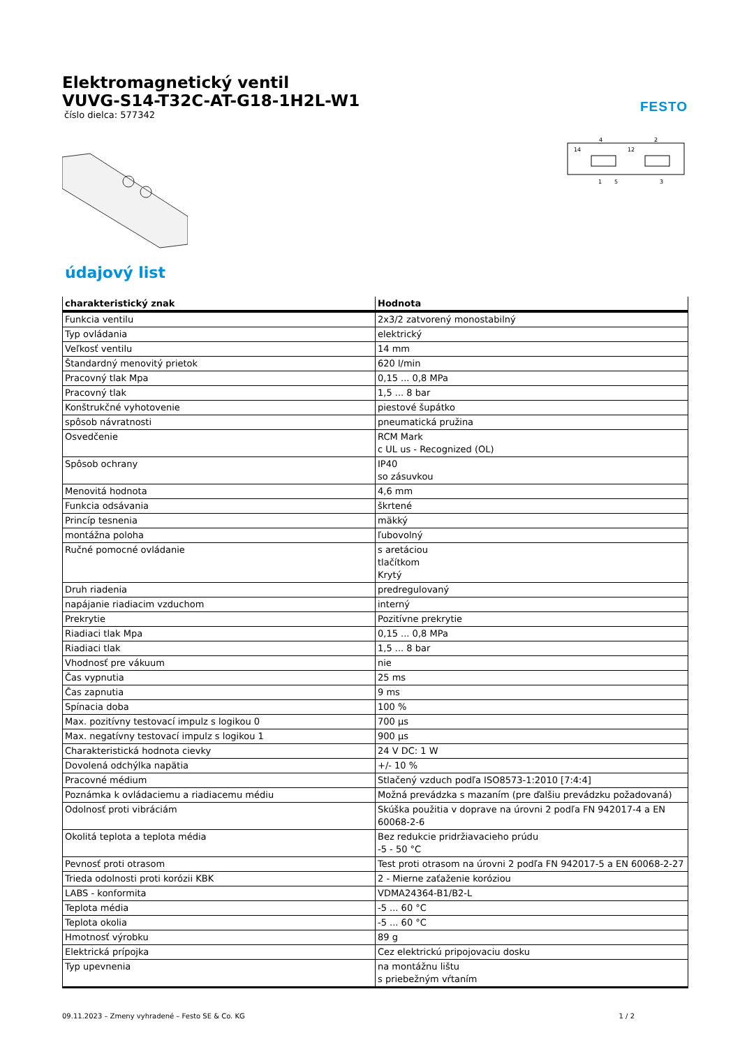Elektromagnetický ventil
VUVG-S14-T32C-AT-G18-1H2L-W1
číslo dielca: 577342
FESTO
4
2
14
12
1
5
3
údajový list
| charakteristický znak | Hodnota |
| --- | --- |
| Funkcia ventilu | 2x3/2 zatvorený monostabilný |
| Typ ovládania | elektrický |
| Veľkosť ventilu | 14 mm |
| Štandardný menovitý prietok | 620 l/min |
| Pracovný tlak Mpa | 0,15 ... 0,8 MPa |
| Pracovný tlak | 1,5 ... 8 bar |
| Konštrukčné vyhotovenie | piestové šupátko |
| spôsob návratnosti | pneumatická pružina |
| Osvedčenie | RCM Mark c UL us - Recognized (OL) |
| Spôsob ochrany | IP40 so zásuvkou |
| Menovitá hodnota | 4,6 mm |
| Funkcia odsávania | škrtené |
| Princíp tesnenia | mäkký |
| montážna poloha | ľubovolný |
| Ručné pomocné ovládanie | s aretáciou tlačítkom Krytý |
| Druh riadenia | predregulovaný |
| napájanie riadiacim vzduchom | interný |
| Prekrytie | Pozitívne prekrytie |
| Riadiaci tlak Mpa | 0,15 ... 0,8 MPa |
| Riadiaci tlak | 1,5 ... 8 bar |
| Vhodnosť pre vákuum | nie |
| Čas vypnutia | 25 ms |
| Čas zapnutia | 9 ms |
| Spínacia doba | 100 % |
| Max. pozitívny testovací impulz s logikou 0 | 700 µs |
| Max. negatívny testovací impulz s logikou 1 | 900 µs |
| Charakteristická hodnota cievky | 24 V DC: 1 W |
| Dovolená odchýlka napätia | +/- 10 % |
| Pracovné médium | Stlačený vzduch podľa ISO8573-1:2010 [7:4:4] |
| Poznámka k ovládaciemu a riadiacemu médiu | Možná prevádzka s mazaním (pre ďalšiu prevádzku požadovaná) |
| Odolnosť proti vibráciám | Skúška použitia v doprave na úrovni 2 podľa FN 942017-4 a EN 60068-2-6 |
| Okolitá teplota a teplota média | Bez redukcie pridržiavacieho prúdu -5 - 50 °C |
| Pevnosť proti otrasom | Test proti otrasom na úrovni 2 podľa FN 942017-5 a EN 60068-2-27 |
| Trieda odolnosti proti korózii KBK | 2 - Mierne zaťaženie koróziou |
| LABS - konformita | VDMA24364-B1/B2-L |
| Teplota média | -5 ... 60 °C |
| Teplota okolia | -5 ... 60 °C |
| Hmotnosť výrobku | 89 g |
| Elektrická prípojka | Cez elektrickú pripojovaciu dosku |
| Typ upevnenia | na montážnu lištu s priebežným vŕtaním |
09.11.2023 – Zmeny vyhradené – Festo SE & Co. KG 1 / 2